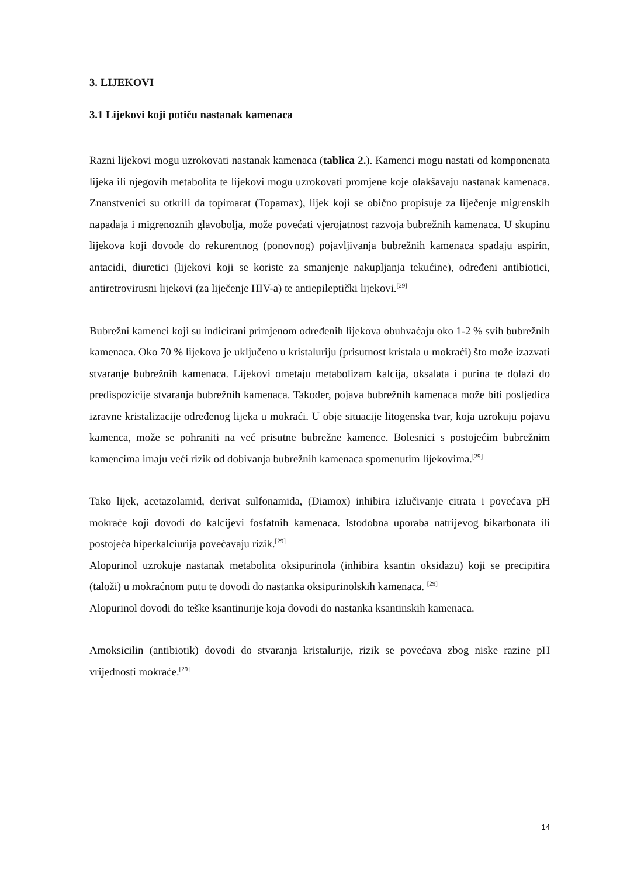3. LIJEKOVI
3.1 Lijekovi koji potiču nastanak kamenaca
Razni lijekovi mogu uzrokovati nastanak kamenaca (tablica 2.). Kamenci mogu nastati od komponenata lijeka ili njegovih metabolita te lijekovi mogu uzrokovati promjene koje olakšavaju nastanak kamenaca. Znanstvenici su otkrili da topimarat (Topamax), lijek koji se obično propisuje za liječenje migrenskih napadaja i migrenoznih glavobolja, može povećati vjerojatnost razvoja bubrežnih kamenaca. U skupinu lijekova koji dovode do rekurentnog (ponovnog) pojavljivanja bubrežnih kamenaca spadaju aspirin, antacidi, diuretici (lijekovi koji se koriste za smanjenje nakupljanja tekućine), određeni antibiotici, antiretrovirusni lijekovi (za liječenje HIV-a) te antiepileptički lijekovi.<sup>[29]</sup>
Bubrežni kamenci koji su indicirani primjenom određenih lijekova obuhvaćaju oko 1-2 % svih bubrežnih kamenaca. Oko 70 % lijekova je uključeno u kristaluriju (prisutnost kristala u mokraći) što može izazvati stvaranje bubrežnih kamenaca. Lijekovi ometaju metabolizam kalcija, oksalata i purina te dolazi do predispozicije stvaranja bubrežnih kamenaca. Također, pojava bubrežnih kamenaca može biti posljedica izravne kristalizacije određenog lijeka u mokraći. U obje situacije litogenska tvar, koja uzrokuju pojavu kamenca, može se pohraniti na već prisutne bubrežne kamence. Bolesnici s postojećim bubrežnim kamencima imaju veći rizik od dobivanja bubrežnih kamenaca spomenutim lijekovima.<sup>[29]</sup>
Tako lijek, acetazolamid, derivat sulfonamida, (Diamox) inhibira izlučivanje citrata i povećava pH mokraće koji dovodi do kalcijevi fosfatnih kamenaca. Istodobna uporaba natrijevog bikarbonata ili postojeća hiperkalciurija povećavaju rizik.<sup>[29]</sup>
Alopurinol uzrokuje nastanak metabolita oksipurinola (inhibira ksantin oksidazu) koji se precipitira (taloži) u mokraćnom putu te dovodi do nastanka oksipurinolskih kamenaca. <sup>[29]</sup>
Alopurinol dovodi do teške ksantinurije koja dovodi do nastanka ksantinskih kamenaca.
Amoksicilin (antibiotik) dovodi do stvaranja kristalurije, rizik se povećava zbog niske razine pH vrijednosti mokraće.<sup>[29]</sup>
14